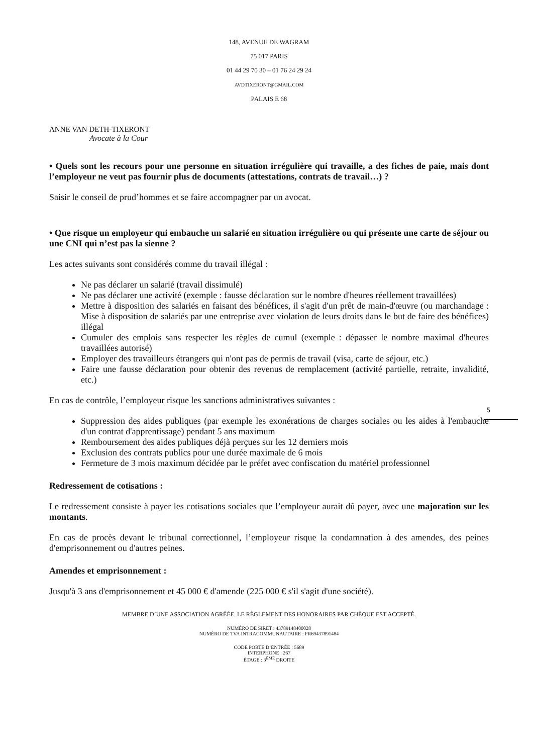148, AVENUE DE WAGRAM
75 017 PARIS
01 44 29 70 30 – 01 76 24 29 24
AVDTIXERONT@GMAIL.COM
PALAIS E 68
ANNE VAN DETH-TIXERONT
Avocate à la Cour
• Quels sont les recours pour une personne en situation irrégulière qui travaille, a des fiches de paie, mais dont l’employeur ne veut pas fournir plus de documents (attestations, contrats de travail…) ?
Saisir le conseil de prud’hommes et se faire accompagner par un avocat.
• Que risque un employeur qui embauche un salarié en situation irrégulière ou qui présente une carte de séjour ou une CNI qui n’est pas la sienne ?
Les actes suivants sont considérés comme du travail illégal :
Ne pas déclarer un salarié (travail dissimulé)
Ne pas déclarer une activité (exemple : fausse déclaration sur le nombre d'heures réellement travaillées)
Mettre à disposition des salariés en faisant des bénéfices, il s'agit d'un prêt de main-d'œuvre (ou marchandage : Mise à disposition de salariés par une entreprise avec violation de leurs droits dans le but de faire des bénéfices) illégal
Cumuler des emplois sans respecter les règles de cumul (exemple : dépasser le nombre maximal d'heures travaillées autorisé)
Employer des travailleurs étrangers qui n'ont pas de permis de travail (visa, carte de séjour, etc.)
Faire une fausse déclaration pour obtenir des revenus de remplacement (activité partielle, retraite, invalidité, etc.)
5
En cas de contrôle, l’employeur risque les sanctions administratives suivantes :
Suppression des aides publiques (par exemple les exonérations de charges sociales ou les aides à l'embauche d'un contrat d'apprentissage) pendant 5 ans maximum
Remboursement des aides publiques déjà perçues sur les 12 derniers mois
Exclusion des contrats publics pour une durée maximale de 6 mois
Fermeture de 3 mois maximum décidée par le préfet avec confiscation du matériel professionnel
Redressement de cotisations :
Le redressement consiste à payer les cotisations sociales que l’employeur aurait dû payer, avec une majoration sur les montants.
En cas de procès devant le tribunal correctionnel, l’employeur risque la condamnation à des amendes, des peines d'emprisonnement ou d'autres peines.
Amendes et emprisonnement :
Jusqu'à 3 ans d'emprisonnement et 45 000 € d'amende (225 000 € s'il s'agit d'une société).
MEMBRE D’UNE ASSOCIATION AGRÉÉE. LE RÈGLEMENT DES HONORAIRES PAR CHÈQUE EST ACCEPTÉ.
NUMÉRO DE SIRET : 43789148400028
NUMÉRO DE TVA INTRACOMMUNAUTAIRE : FR69437891484
CODE PORTE D’ENTRÉE : 5689
INTERPHONE : 267
ÉTAGE : 3<sup>ÈME</sup> DROITE